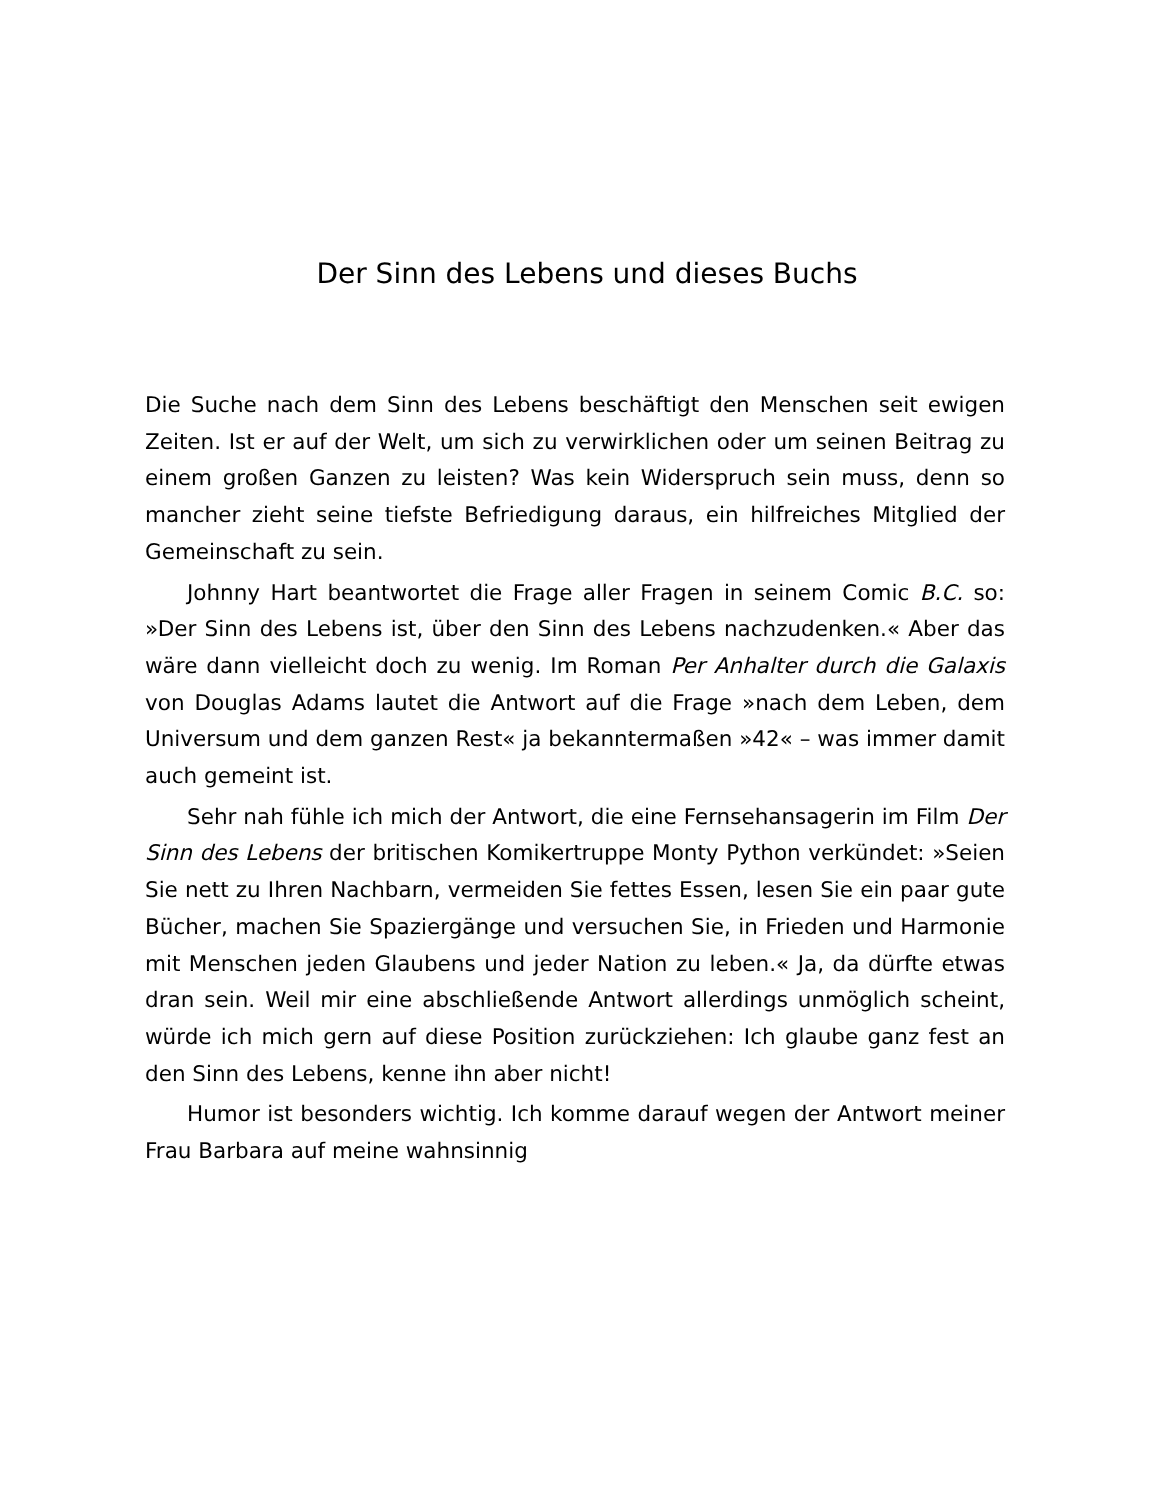Der Sinn des Lebens und dieses Buchs
Die Suche nach dem Sinn des Lebens beschäftigt den Menschen seit ewigen Zeiten. Ist er auf der Welt, um sich zu verwirklichen oder um seinen Beitrag zu einem großen Ganzen zu leisten? Was kein Widerspruch sein muss, denn so mancher zieht seine tiefste Befriedigung daraus, ein hilfreiches Mitglied der Gemeinschaft zu sein.
Johnny Hart beantwortet die Frage aller Fragen in seinem Comic B.C. so: »Der Sinn des Lebens ist, über den Sinn des Lebens nachzudenken.« Aber das wäre dann vielleicht doch zu wenig. Im Roman Per Anhalter durch die Galaxis von Douglas Adams lautet die Antwort auf die Frage »nach dem Leben, dem Universum und dem ganzen Rest« ja bekanntermaßen »42« – was immer damit auch gemeint ist.
Sehr nah fühle ich mich der Antwort, die eine Fernsehansagerin im Film Der Sinn des Lebens der britischen Komikertruppe Monty Python verkündet: »Seien Sie nett zu Ihren Nachbarn, vermeiden Sie fettes Essen, lesen Sie ein paar gute Bücher, machen Sie Spaziergänge und versuchen Sie, in Frieden und Harmonie mit Menschen jeden Glaubens und jeder Nation zu leben.« Ja, da dürfte etwas dran sein. Weil mir eine abschließende Antwort allerdings unmöglich scheint, würde ich mich gern auf diese Position zurückziehen: Ich glaube ganz fest an den Sinn des Lebens, kenne ihn aber nicht!
Humor ist besonders wichtig. Ich komme darauf wegen der Antwort meiner Frau Barbara auf meine wahnsinnig